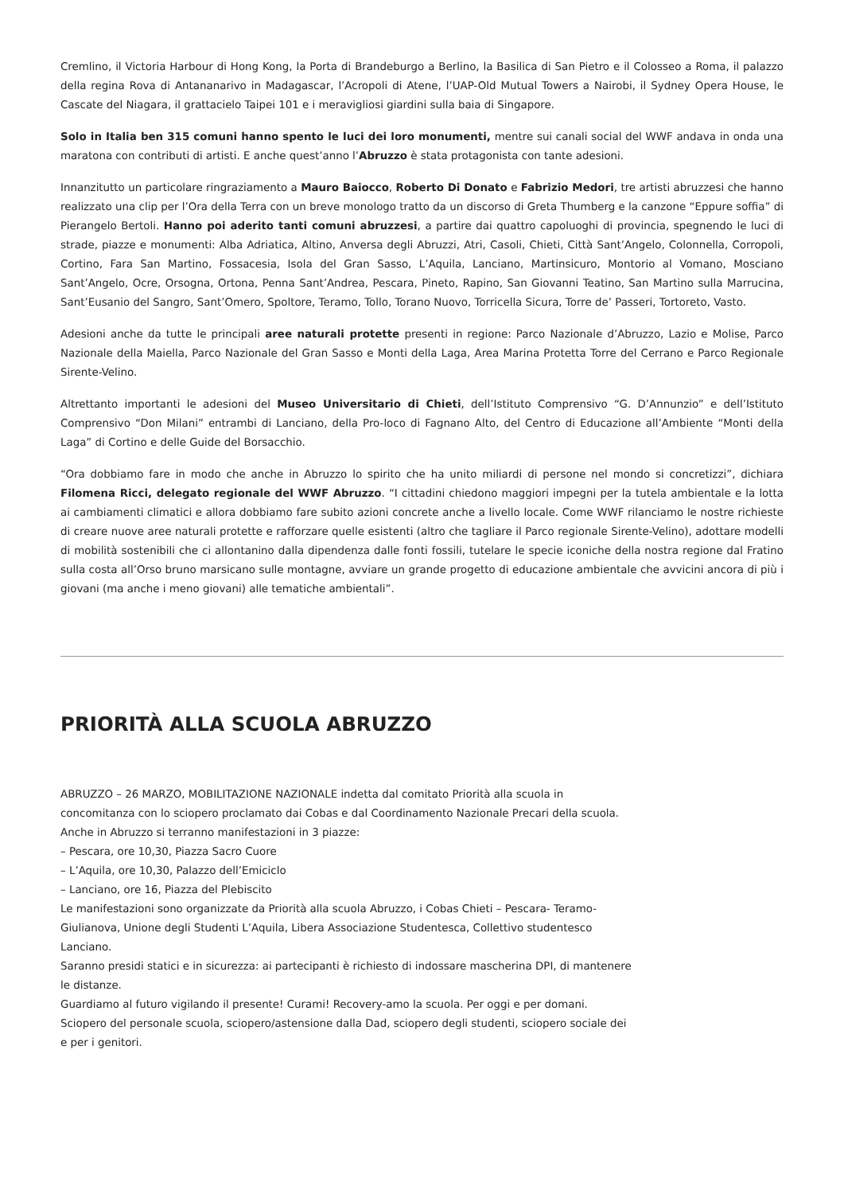Cremlino, il Victoria Harbour di Hong Kong, la Porta di Brandeburgo a Berlino, la Basilica di San Pietro e il Colosseo a Roma, il palazzo della regina Rova di Antananarivo in Madagascar, l’Acropoli di Atene, l’UAP-Old Mutual Towers a Nairobi, il Sydney Opera House, le Cascate del Niagara, il grattacielo Taipei 101 e i meravigliosi giardini sulla baia di Singapore.
Solo in Italia ben 315 comuni hanno spento le luci dei loro monumenti, mentre sui canali social del WWF andava in onda una maratona con contributi di artisti. E anche quest’anno l’Abruzzo è stata protagonista con tante adesioni.
Innanzitutto un particolare ringraziamento a Mauro Baiocco, Roberto Di Donato e Fabrizio Medori, tre artisti abruzzesi che hanno realizzato una clip per l’Ora della Terra con un breve monologo tratto da un discorso di Greta Thumberg e la canzone “Eppure soffia” di Pierangelo Bertoli. Hanno poi aderito tanti comuni abruzzesi, a partire dai quattro capoluoghi di provincia, spegnendo le luci di strade, piazze e monumenti: Alba Adriatica, Altino, Anversa degli Abruzzi, Atri, Casoli, Chieti, Città Sant’Angelo, Colonnella, Corropoli, Cortino, Fara San Martino, Fossacesia, Isola del Gran Sasso, L’Aquila, Lanciano, Martinsicuro, Montorio al Vomano, Mosciano Sant’Angelo, Ocre, Orsogna, Ortona, Penna Sant’Andrea, Pescara, Pineto, Rapino, San Giovanni Teatino, San Martino sulla Marrucina, Sant’Eusanio del Sangro, Sant’Omero, Spoltore, Teramo, Tollo, Torano Nuovo, Torricella Sicura, Torre de’ Passeri, Tortoreto, Vasto.
Adesioni anche da tutte le principali aree naturali protette presenti in regione: Parco Nazionale d’Abruzzo, Lazio e Molise, Parco Nazionale della Maiella, Parco Nazionale del Gran Sasso e Monti della Laga, Area Marina Protetta Torre del Cerrano e Parco Regionale Sirente-Velino.
Altrettanto importanti le adesioni del Museo Universitario di Chieti, dell’Istituto Comprensivo “G. D’Annunzio” e dell’Istituto Comprensivo “Don Milani” entrambi di Lanciano, della Pro-loco di Fagnano Alto, del Centro di Educazione all’Ambiente “Monti della Laga” di Cortino e delle Guide del Borsacchio.
“Ora dobbiamo fare in modo che anche in Abruzzo lo spirito che ha unito miliardi di persone nel mondo si concretizzi”, dichiara Filomena Ricci, delegato regionale del WWF Abruzzo. “I cittadini chiedono maggiori impegni per la tutela ambientale e la lotta ai cambiamenti climatici e allora dobbiamo fare subito azioni concrete anche a livello locale. Come WWF rilanciamo le nostre richieste di creare nuove aree naturali protette e rafforzare quelle esistenti (altro che tagliare il Parco regionale Sirente-Velino), adottare modelli di mobilità sostenibili che ci allontanino dalla dipendenza dalle fonti fossili, tutelare le specie iconiche della nostra regione dal Fratino sulla costa all’Orso bruno marsicano sulle montagne, avviare un grande progetto di educazione ambientale che avvicini ancora di più i giovani (ma anche i meno giovani) alle tematiche ambientali”.
PRIORITÀ ALLA SCUOLA ABRUZZO
ABRUZZO – 26 MARZO, MOBILITAZIONE NAZIONALE indetta dal comitato Priorità alla scuola in concomitanza con lo sciopero proclamato dai Cobas e dal Coordinamento Nazionale Precari della scuola.
Anche in Abruzzo si terranno manifestazioni in 3 piazze:
– Pescara, ore 10,30, Piazza Sacro Cuore
– L’Aquila, ore 10,30, Palazzo dell’Emiciclo
– Lanciano, ore 16, Piazza del Plebiscito
Le manifestazioni sono organizzate da Priorità alla scuola Abruzzo, i Cobas Chieti – Pescara- Teramo- Giulianova, Unione degli Studenti L’Aquila, Libera Associazione Studentesca, Collettivo studentesco Lanciano.
Saranno presidi statici e in sicurezza: ai partecipanti è richiesto di indossare mascherina DPI, di mantenere le distanze.
Guardiamo al futuro vigilando il presente! Curami! Recovery-amo la scuola. Per oggi e per domani.
Sciopero del personale scuola, sciopero/astensione dalla Dad, sciopero degli studenti, sciopero sociale dei e per i genitori.